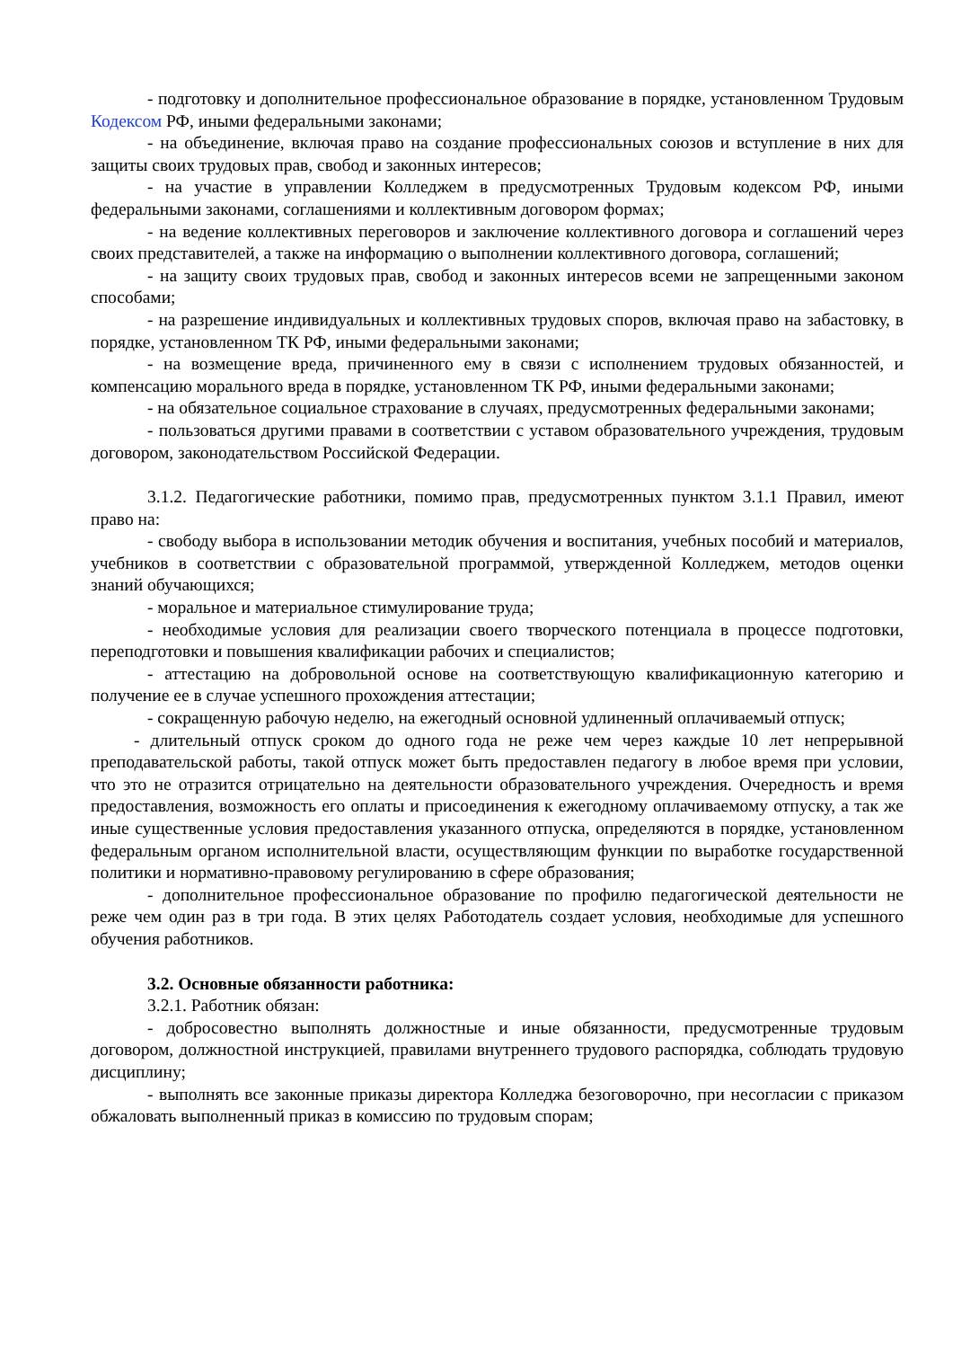- подготовку и дополнительное профессиональное образование в порядке, установленном Трудовым Кодексом РФ, иными федеральными законами;
- на объединение, включая право на создание профессиональных союзов и вступление в них для защиты своих трудовых прав, свобод и законных интересов;
- на участие в управлении Колледжем в предусмотренных Трудовым кодексом РФ, иными федеральными законами, соглашениями и коллективным договором формах;
- на ведение коллективных переговоров и заключение коллективного договора и соглашений через своих представителей, а также на информацию о выполнении коллективного договора, соглашений;
- на защиту своих трудовых прав, свобод и законных интересов всеми не запрещенными законом способами;
- на разрешение индивидуальных и коллективных трудовых споров, включая право на забастовку, в порядке, установленном ТК РФ, иными федеральными законами;
- на возмещение вреда, причиненного ему в связи с исполнением трудовых обязанностей, и компенсацию морального вреда в порядке, установленном ТК РФ, иными федеральными законами;
- на обязательное социальное страхование в случаях, предусмотренных федеральными законами;
- пользоваться другими правами в соответствии с уставом образовательного учреждения, трудовым договором, законодательством Российской Федерации.
3.1.2. Педагогические работники, помимо прав, предусмотренных пунктом 3.1.1 Правил, имеют право на:
- свободу выбора в использовании методик обучения и воспитания, учебных пособий и материалов, учебников в соответствии с образовательной программой, утвержденной Колледжем, методов оценки знаний обучающихся;
- моральное и материальное стимулирование труда;
- необходимые условия для реализации своего творческого потенциала в процессе подготовки, переподготовки и повышения квалификации рабочих и специалистов;
- аттестацию на добровольной основе на соответствующую квалификационную категорию и получение ее в случае успешного прохождения аттестации;
- сокращенную рабочую неделю, на ежегодный основной удлиненный оплачиваемый отпуск;
- длительный отпуск сроком до одного года не реже чем через каждые 10 лет непрерывной преподавательской работы, такой отпуск может быть предоставлен педагогу в любое время при условии, что это не отразится отрицательно на деятельности образовательного учреждения. Очередность и время предоставления, возможность его оплаты и присоединения к ежегодному оплачиваемому отпуску, а так же иные существенные условия предоставления указанного отпуска, определяются в порядке, установленном федеральным органом исполнительной власти, осуществляющим функции по выработке государственной политики и нормативно-правовому регулированию в сфере образования;
- дополнительное профессиональное образование по профилю педагогической деятельности не реже чем один раз в три года. В этих целях Работодатель создает условия, необходимые для успешного обучения работников.
3.2. Основные обязанности работника:
3.2.1. Работник обязан:
- добросовестно выполнять должностные и иные обязанности, предусмотренные трудовым договором, должностной инструкцией, правилами внутреннего трудового распорядка, соблюдать трудовую дисциплину;
- выполнять все законные приказы директора Колледжа безоговорочно, при несогласии с приказом обжаловать выполненный приказ в комиссию по трудовым спорам;